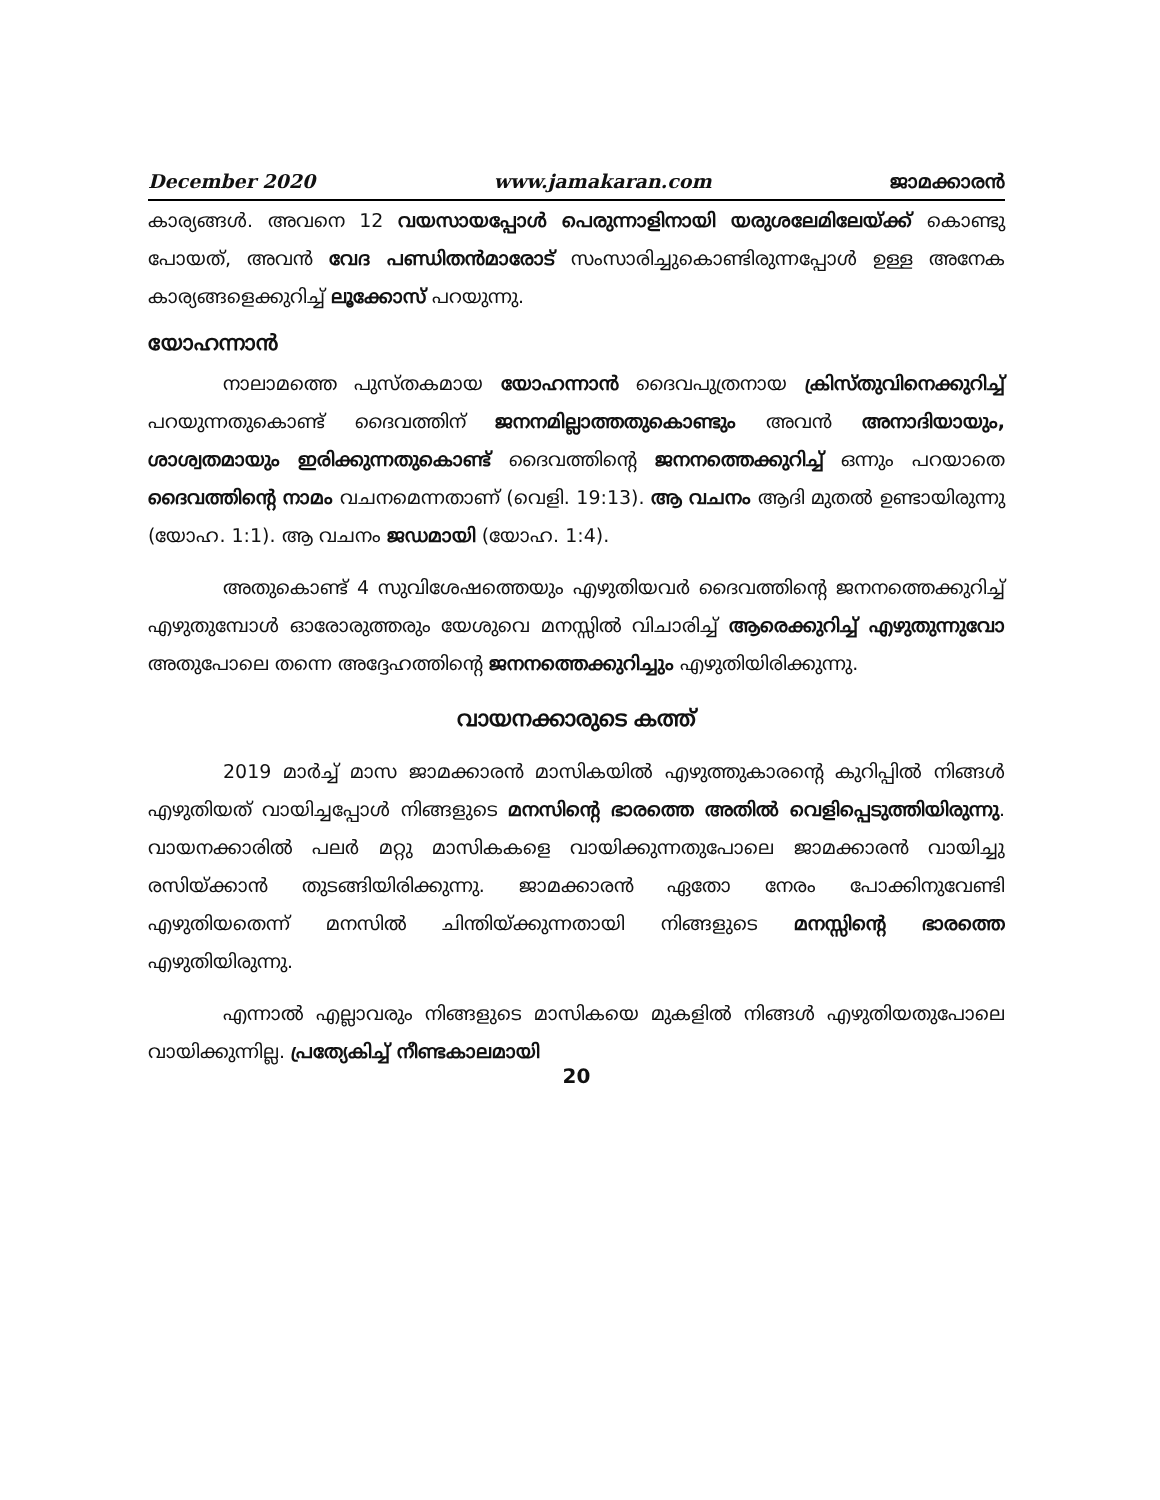December 2020 www.jamakaran.com ജാമക്കാരൻ
കാര്യങ്ങൾ. അവനെ 12 വയസായപ്പോൾ പെരുന്നാളിനായി യരുശലേമിലേയ്ക്ക് കൊണ്ടു പോയത്, അവൻ വേദ പണ്ഡിതൻമാരോട് സംസാരിച്ചുകൊണ്ടിരുന്നപ്പോൾ ഉള്ള അനേക കാര്യങ്ങളെക്കുറിച്ച് ലൂക്കോസ് പറയുന്നു.
യോഹന്നാൻ
നാലാമത്തെ പുസ്തകമായ യോഹന്നാൻ ദൈവപുത്രനായ ക്രിസ്തുവിനെക്കുറിച്ച് പറയുന്നതുകൊണ്ട് ദൈവത്തിന് ജനനമില്ലാത്തതുകൊണ്ടും അവൻ അനാദിയായും, ശാശ്വതമായും ഇരിക്കുന്നതുകൊണ്ട് ദൈവത്തിന്റെ ജനനത്തെക്കുറിച്ച് ഒന്നും പറയാതെ ദൈവത്തിന്റെ നാമം വചനമെന്നതാണ് (വെളി. 19:13). ആ വചനം ആദി മുതൽ ഉണ്ടായിരുന്നു (യോഹ. 1:1). ആ വചനം ജഡമായി (യോഹ. 1:4).
അതുകൊണ്ട് 4 സുവിശേഷത്തെയും എഴുതിയവർ ദൈവത്തിന്റെ ജനനത്തെക്കുറിച്ച് എഴുതുമ്പോൾ ഓരോരുത്തരും യേശുവെ മനസ്സിൽ വിചാരിച്ച് ആരെക്കുറിച്ച് എഴുതുന്നുവോ അതുപോലെ തന്നെ അദ്ദേഹത്തിന്റെ ജനനത്തെക്കുറിച്ചും എഴുതിയിരിക്കുന്നു.
വായനക്കാരുടെ കത്ത്
2019 മാർച്ച് മാസ ജാമക്കാരൻ മാസികയിൽ എഴുത്തുകാരന്റെ കുറിപ്പിൽ നിങ്ങൾ എഴുതിയത് വായിച്ചപ്പോൾ നിങ്ങളുടെ മനസിന്റെ ഭാരത്തെ അതിൽ വെളിപ്പെടുത്തിയിരുന്നു. വായനക്കാരിൽ പലർ മറ്റു മാസികകളെ വായിക്കുന്നതുപോലെ ജാമക്കാരൻ വായിച്ചു രസിയ്ക്കാൻ തുടങ്ങിയിരിക്കുന്നു. ജാമക്കാരൻ ഏതോ നേരം പോക്കിനുവേണ്ടി എഴുതിയതെന്ന് മനസിൽ ചിന്തിയ്ക്കുന്നതായി നിങ്ങളുടെ മനസ്സിന്റെ ഭാരത്തെ എഴുതിയിരുന്നു.
എന്നാൽ എല്ലാവരും നിങ്ങളുടെ മാസികയെ മുകളിൽ നിങ്ങൾ എഴുതിയതുപോലെ വായിക്കുന്നില്ല. പ്രത്യേകിച്ച് നീണ്ടകാലമായി
20